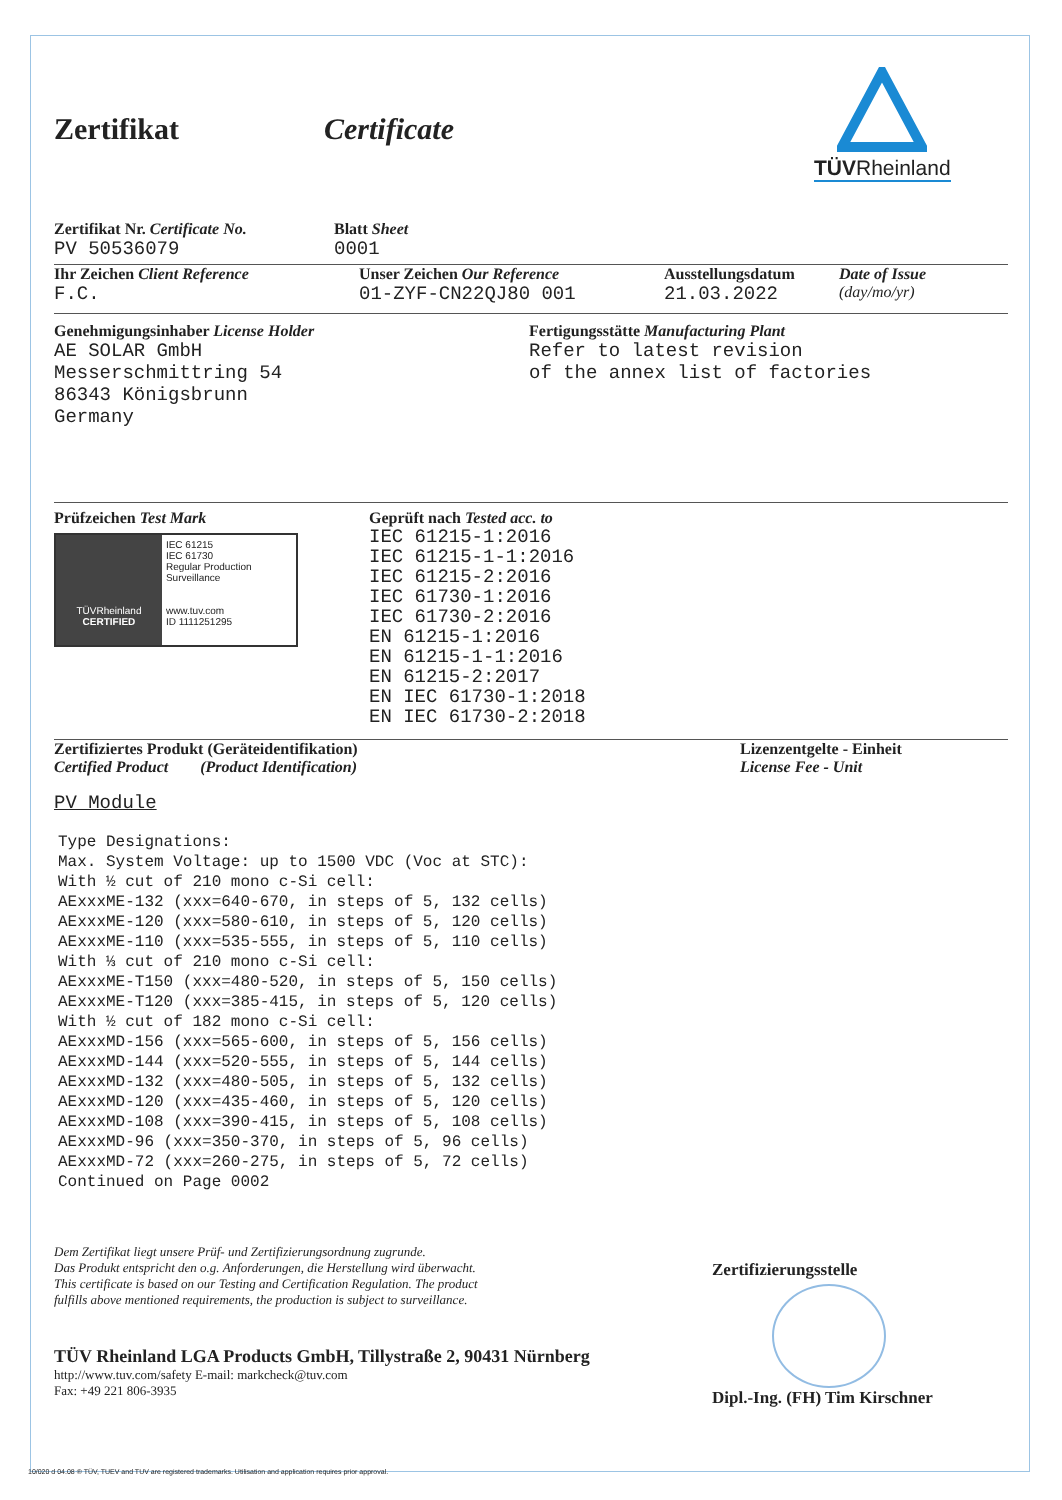Zertifikat Certificate
TÜVRheinland
Zertifikat Nr. Certificate No.
PV 50536079
Blatt Sheet
0001
Ihr Zeichen Client Reference
F.C.
Unser Zeichen Our Reference
01-ZYF-CN22QJ80 001
Ausstellungsdatum
21.03.2022
Date of Issue
(day/mo/yr)
Genehmigungsinhaber License Holder
AE SOLAR GmbH
Messerschmittring 54
86343 Königsbrunn
Germany
Fertigungsstätte Manufacturing Plant
Refer to latest revision
of the annex list of factories
Prüfzeichen Test Mark
TÜVRheinland
CERTIFIED
IEC 61215
IEC 61730
Regular Production Surveillance
www.tuv.com
ID 1111251295
Geprüft nach Tested acc. to
IEC 61215-1:2016
IEC 61215-1-1:2016
IEC 61215-2:2016
IEC 61730-1:2016
IEC 61730-2:2016
EN 61215-1:2016
EN 61215-1-1:2016
EN 61215-2:2017
EN IEC 61730-1:2018
EN IEC 61730-2:2018
Zertifiziertes Produkt (Geräteidentifikation)
Certified Product (Product Identification)
Lizenzentgelte - Einheit
License Fee - Unit
PV Module
Type Designations: Max. System Voltage: up to 1500 VDC (Voc at STC): With ½ cut of 210 mono c-Si cell: AExxxME-132 (xxx=640-670, in steps of 5, 132 cells) AExxxME-120 (xxx=580-610, in steps of 5, 120 cells) AExxxME-110 (xxx=535-555, in steps of 5, 110 cells) With ⅓ cut of 210 mono c-Si cell: AExxxME-T150 (xxx=480-520, in steps of 5, 150 cells) AExxxME-T120 (xxx=385-415, in steps of 5, 120 cells) With ½ cut of 182 mono c-Si cell: AExxxMD-156 (xxx=565-600, in steps of 5, 156 cells) AExxxMD-144 (xxx=520-555, in steps of 5, 144 cells) AExxxMD-132 (xxx=480-505, in steps of 5, 132 cells) AExxxMD-120 (xxx=435-460, in steps of 5, 120 cells) AExxxMD-108 (xxx=390-415, in steps of 5, 108 cells) AExxxMD-96 (xxx=350-370, in steps of 5, 96 cells) AExxxMD-72 (xxx=260-275, in steps of 5, 72 cells) Continued on Page 0002
Dem Zertifikat liegt unsere Prüf- und Zertifizierungsordnung zugrunde.
Das Produkt entspricht den o.g. Anforderungen, die Herstellung wird überwacht.
This certificate is based on our Testing and Certification Regulation. The product
fulfills above mentioned requirements, the production is subject to surveillance.
TÜV Rheinland LGA Products GmbH, Tillystraße 2, 90431 Nürnberg
http://www.tuv.com/safety E-mail: markcheck@tuv.com
Fax: +49 221 806-3935
Zertifizierungsstelle
Dipl.-Ing. (FH) Tim Kirschner
10/020 d 04.08 ® TÜV, TUEV and TUV are registered trademarks. Utilisation and application requires prior approval.